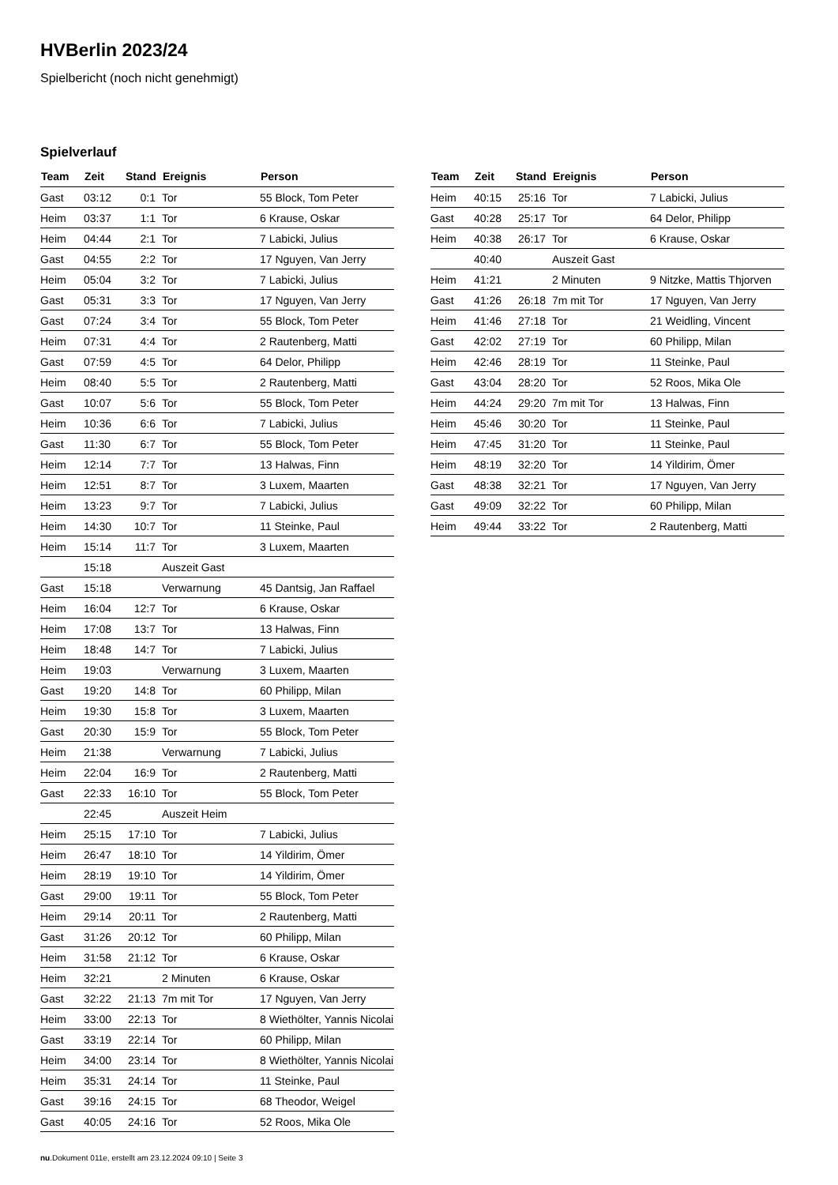HVBerlin 2023/24
Spielbericht (noch nicht genehmigt)
Spielverlauf
| Team | Zeit | Stand | Ereignis | Person |
| --- | --- | --- | --- | --- |
| Gast | 03:12 | 0:1 | Tor | 55 Block, Tom Peter |
| Heim | 03:37 | 1:1 | Tor | 6 Krause, Oskar |
| Heim | 04:44 | 2:1 | Tor | 7 Labicki, Julius |
| Gast | 04:55 | 2:2 | Tor | 17 Nguyen, Van Jerry |
| Heim | 05:04 | 3:2 | Tor | 7 Labicki, Julius |
| Gast | 05:31 | 3:3 | Tor | 17 Nguyen, Van Jerry |
| Gast | 07:24 | 3:4 | Tor | 55 Block, Tom Peter |
| Heim | 07:31 | 4:4 | Tor | 2 Rautenberg, Matti |
| Gast | 07:59 | 4:5 | Tor | 64 Delor, Philipp |
| Heim | 08:40 | 5:5 | Tor | 2 Rautenberg, Matti |
| Gast | 10:07 | 5:6 | Tor | 55 Block, Tom Peter |
| Heim | 10:36 | 6:6 | Tor | 7 Labicki, Julius |
| Gast | 11:30 | 6:7 | Tor | 55 Block, Tom Peter |
| Heim | 12:14 | 7:7 | Tor | 13 Halwas, Finn |
| Heim | 12:51 | 8:7 | Tor | 3 Luxem, Maarten |
| Heim | 13:23 | 9:7 | Tor | 7 Labicki, Julius |
| Heim | 14:30 | 10:7 | Tor | 11 Steinke, Paul |
| Heim | 15:14 | 11:7 | Tor | 3 Luxem, Maarten |
| | 15:18 | | Auszeit Gast | |
| Gast | 15:18 | | Verwarnung | 45 Dantsig, Jan Raffael |
| Heim | 16:04 | 12:7 | Tor | 6 Krause, Oskar |
| Heim | 17:08 | 13:7 | Tor | 13 Halwas, Finn |
| Heim | 18:48 | 14:7 | Tor | 7 Labicki, Julius |
| Heim | 19:03 | | Verwarnung | 3 Luxem, Maarten |
| Gast | 19:20 | 14:8 | Tor | 60 Philipp, Milan |
| Heim | 19:30 | 15:8 | Tor | 3 Luxem, Maarten |
| Gast | 20:30 | 15:9 | Tor | 55 Block, Tom Peter |
| Heim | 21:38 | | Verwarnung | 7 Labicki, Julius |
| Heim | 22:04 | 16:9 | Tor | 2 Rautenberg, Matti |
| Gast | 22:33 | 16:10 | Tor | 55 Block, Tom Peter |
| | 22:45 | | Auszeit Heim | |
| Heim | 25:15 | 17:10 | Tor | 7 Labicki, Julius |
| Heim | 26:47 | 18:10 | Tor | 14 Yildirim, Ömer |
| Heim | 28:19 | 19:10 | Tor | 14 Yildirim, Ömer |
| Gast | 29:00 | 19:11 | Tor | 55 Block, Tom Peter |
| Heim | 29:14 | 20:11 | Tor | 2 Rautenberg, Matti |
| Gast | 31:26 | 20:12 | Tor | 60 Philipp, Milan |
| Heim | 31:58 | 21:12 | Tor | 6 Krause, Oskar |
| Heim | 32:21 | | 2 Minuten | 6 Krause, Oskar |
| Gast | 32:22 | 21:13 | 7m mit Tor | 17 Nguyen, Van Jerry |
| Heim | 33:00 | 22:13 | Tor | 8 Wiethölter, Yannis Nicolai |
| Gast | 33:19 | 22:14 | Tor | 60 Philipp, Milan |
| Heim | 34:00 | 23:14 | Tor | 8 Wiethölter, Yannis Nicolai |
| Heim | 35:31 | 24:14 | Tor | 11 Steinke, Paul |
| Gast | 39:16 | 24:15 | Tor | 68 Theodor, Weigel |
| Gast | 40:05 | 24:16 | Tor | 52 Roos, Mika Ole |
| Team | Zeit | Stand | Ereignis | Person |
| --- | --- | --- | --- | --- |
| Heim | 40:15 | 25:16 | Tor | 7 Labicki, Julius |
| Gast | 40:28 | 25:17 | Tor | 64 Delor, Philipp |
| Heim | 40:38 | 26:17 | Tor | 6 Krause, Oskar |
| | 40:40 | | Auszeit Gast | |
| Heim | 41:21 | | 2 Minuten | 9 Nitzke, Mattis Thjorven |
| Gast | 41:26 | 26:18 | 7m mit Tor | 17 Nguyen, Van Jerry |
| Heim | 41:46 | 27:18 | Tor | 21 Weidling, Vincent |
| Gast | 42:02 | 27:19 | Tor | 60 Philipp, Milan |
| Heim | 42:46 | 28:19 | Tor | 11 Steinke, Paul |
| Gast | 43:04 | 28:20 | Tor | 52 Roos, Mika Ole |
| Heim | 44:24 | 29:20 | 7m mit Tor | 13 Halwas, Finn |
| Heim | 45:46 | 30:20 | Tor | 11 Steinke, Paul |
| Heim | 47:45 | 31:20 | Tor | 11 Steinke, Paul |
| Heim | 48:19 | 32:20 | Tor | 14 Yildirim, Ömer |
| Gast | 48:38 | 32:21 | Tor | 17 Nguyen, Van Jerry |
| Gast | 49:09 | 32:22 | Tor | 60 Philipp, Milan |
| Heim | 49:44 | 33:22 | Tor | 2 Rautenberg, Matti |
nu.Dokument 011e, erstellt am 23.12.2024 09:10 | Seite 3